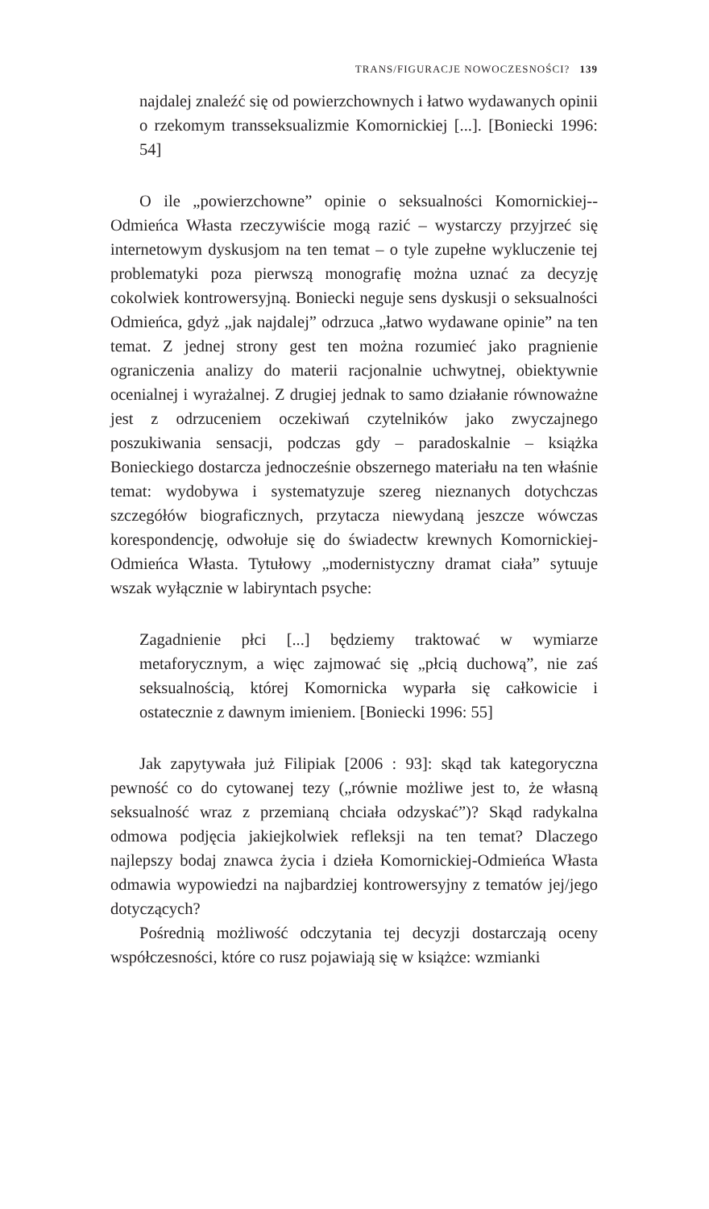TRANS/FIGURACJE NOWOCZESNOŚCI? 139
najdalej znaleźć się od powierzchownych i łatwo wydawanych opinii o rzekomym transseksualizmie Komornickiej [...]. [Boniecki 1996: 54]
O ile „powierzchowne” opinie o seksualności Komornickiej--Odmieńca Własta rzeczywiście mogą razić – wystarczy przyjrzeć się internetowym dyskusjom na ten temat – o tyle zupełne wykluczenie tej problematyki poza pierwszą monografię można uznać za decyzję cokolwiek kontrowersyjną. Boniecki neguje sens dyskusji o seksualności Odmieńca, gdyż „jak najdalej” odrzuca „łatwo wydawane opinie” na ten temat. Z jednej strony gest ten można rozumieć jako pragnienie ograniczenia analizy do materii racjonalnie uchwytnej, obiektywnie ocenialnej i wyrażalnej. Z drugiej jednak to samo działanie równoważne jest z odrzuceniem oczekiwań czytelników jako zwyczajnego poszukiwania sensacji, podczas gdy – paradoskalnie – książka Bonieckiego dostarcza jednocześnie obszernego materiału na ten właśnie temat: wydobywa i systematyzuje szereg nieznanych dotychczas szczegółów biograficznych, przytacza niewydaną jeszcze wówczas korespondencję, odwołuje się do świadectw krewnych Komornickiej-Odmieńca Własta. Tytułowy „modernistyczny dramat ciała” sytuuje wszak wyłącznie w labiryntach psyche:
Zagadnienie płci [...] będziemy traktować w wymiarze metaforycznym, a więc zajmować się „płcią duchową”, nie zaś seksualnością, której Komornicka wyparła się całkowicie i ostatecznie z dawnym imieniem. [Boniecki 1996: 55]
Jak zapytywała już Filipiak [2006 : 93]: skąd tak kategoryczna pewność co do cytowanej tezy („równie możliwe jest to, że własną seksualność wraz z przemianą chciała odzyskać”)? Skąd radykalna odmowa podjęcia jakiejkolwiek refleksji na ten temat? Dlaczego najlepszy bodaj znawca życia i dzieła Komornickiej-Odmieńca Własta odmawia wypowiedzi na najbardziej kontrowersyjny z tematów jej/jego dotyczących?
Pośrednią możliwość odczytania tej decyzji dostarczają oceny współczesności, które co rusz pojawiają się w książce: wzmianki